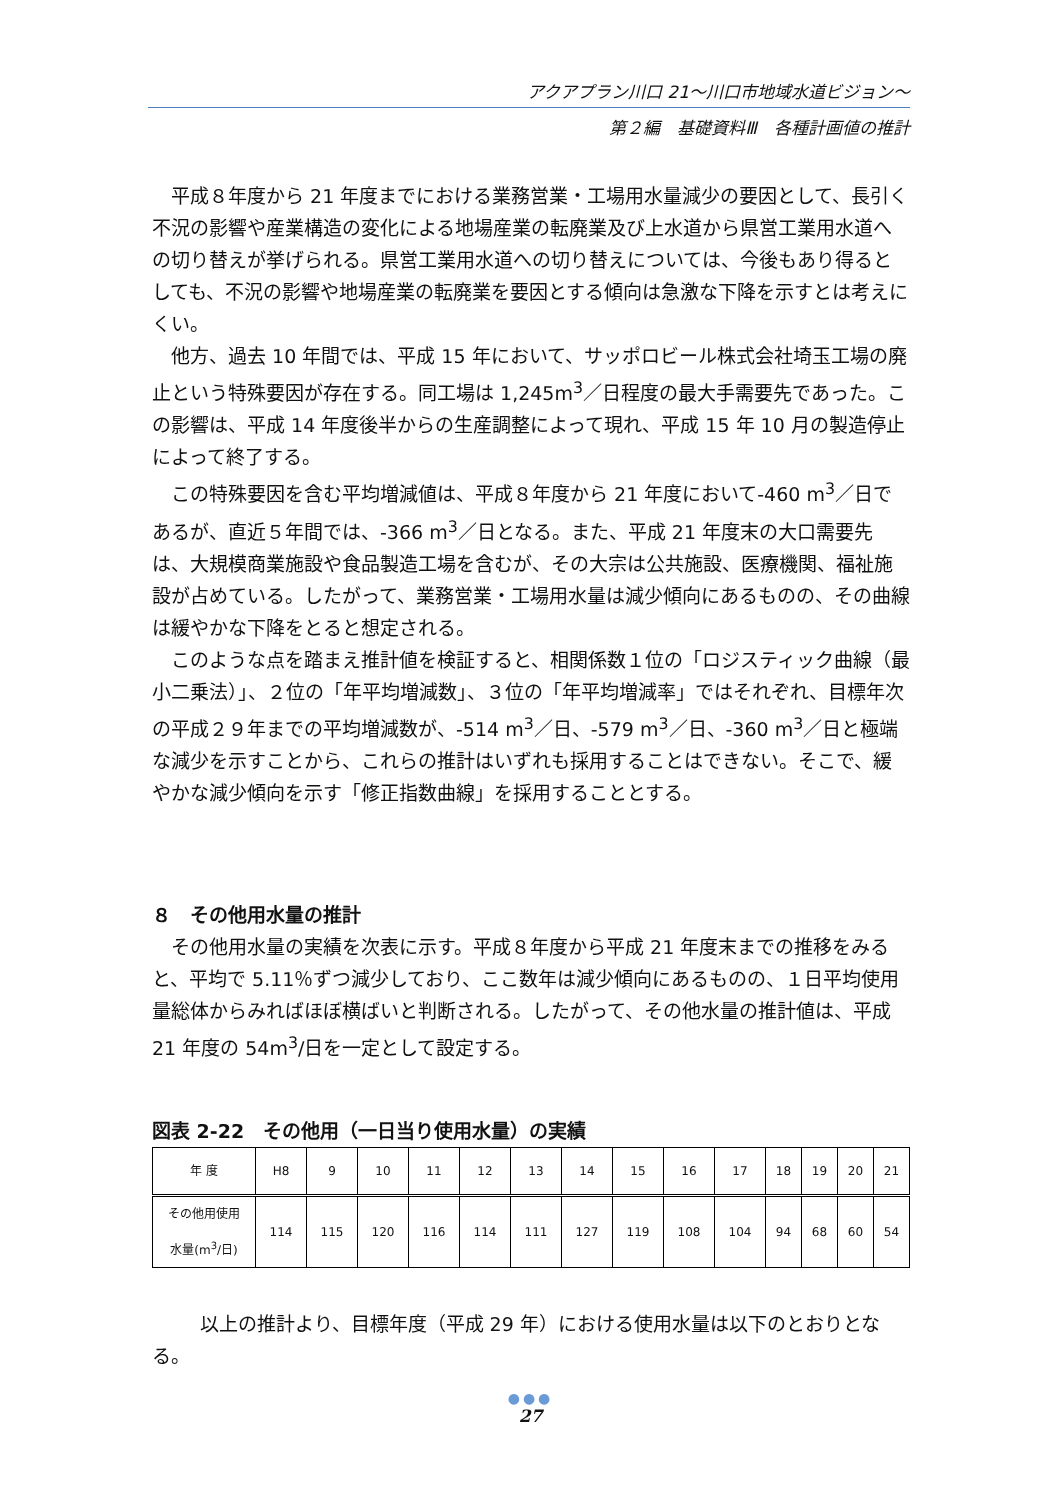アクアプラン川口 21～川口市地域水道ビジョン～
第２編　基礎資料Ⅲ　各種計画値の推計
平成８年度から 21 年度までにおける業務営業・工場用水量減少の要因として、長引く不況の影響や産業構造の変化による地場産業の転廃業及び上水道から県営工業用水道への切り替えが挙げられる。県営工業用水道への切り替えについては、今後もあり得るとしても、不況の影響や地場産業の転廃業を要因とする傾向は急激な下降を示すとは考えにくい。
他方、過去 10 年間では、平成 15 年において、サッポロビール株式会社埼玉工場の廃止という特殊要因が存在する。同工場は 1,245m<sup>3</sup>／日程度の最大手需要先であった。この影響は、平成 14 年度後半からの生産調整によって現れ、平成 15 年 10 月の製造停止によって終了する。
この特殊要因を含む平均増減値は、平成８年度から 21 年度において-460 m<sup>3</sup>／日であるが、直近５年間では、-366 m<sup>3</sup>／日となる。また、平成 21 年度末の大口需要先は、大規模商業施設や食品製造工場を含むが、その大宗は公共施設、医療機関、福祉施設が占めている。したがって、業務営業・工場用水量は減少傾向にあるものの、その曲線は緩やかな下降をとると想定される。
このような点を踏まえ推計値を検証すると、相関係数１位の「ロジスティック曲線（最小二乗法）」、２位の「年平均増減数」、３位の「年平均増減率」ではそれぞれ、目標年次の平成２９年までの平均増減数が、-514 m<sup>3</sup>／日、-579 m<sup>3</sup>／日、-360 m<sup>3</sup>／日と極端な減少を示すことから、これらの推計はいずれも採用することはできない。そこで、緩やかな減少傾向を示す「修正指数曲線」を採用することとする。
８　その他用水量の推計
その他用水量の実績を次表に示す。平成８年度から平成 21 年度末までの推移をみると、平均で 5.11％ずつ減少しており、ここ数年は減少傾向にあるものの、１日平均使用量総体からみればほぼ横ばいと判断される。したがって、その他水量の推計値は、平成 21 年度の 54m<sup>3</sup>/日を一定として設定する。
図表 2-22　その他用（一日当り使用水量）の実績
| 年 度 | H8 | 9 | 10 | 11 | 12 | 13 | 14 | 15 | 16 | 17 | 18 | 19 | 20 | 21 |
| その他用使用 水量(m<sup>3</sup>/日) | 114 | 115 | 120 | 116 | 114 | 111 | 127 | 119 | 108 | 104 | 94 | 68 | 60 | 54 |
以上の推計より、目標年度（平成 29 年）における使用水量は以下のとおりとなる。
●●●
27